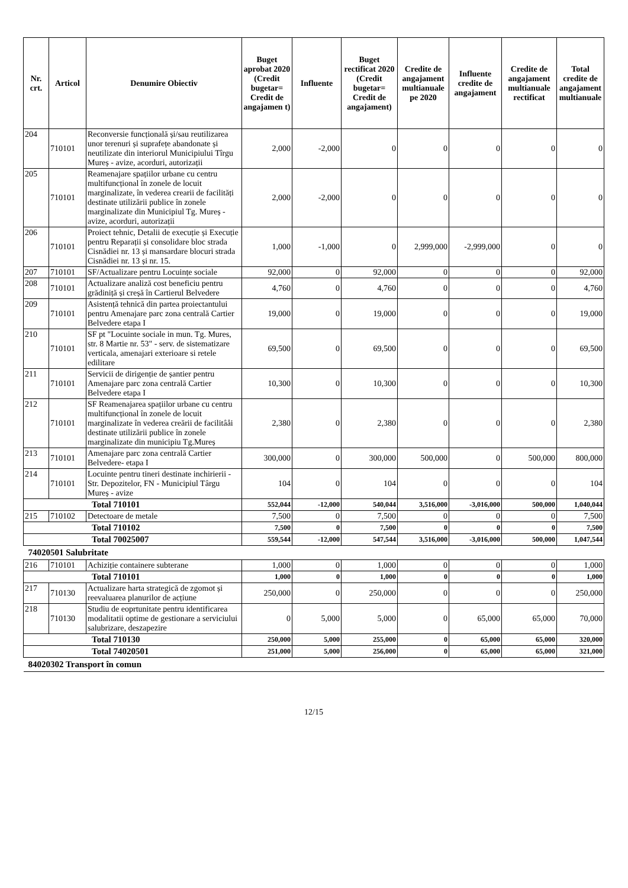| Nr. crt. | Articol | Denumire Obiectiv | Buget aprobat 2020 (Credit bugetar= Credit de angajamen t) | Influente | Buget rectificat 2020 (Credit bugetar= Credit de angajament) | Credite de angajament multianuale pe 2020 | Influente credite de angajament | Credite de angajament multianuale rectificat | Total credite de angajament multianuale |
| --- | --- | --- | --- | --- | --- | --- | --- | --- | --- |
| 204 | 710101 | Reconversie funcțională și/sau reutilizarea unor terenuri și suprafețe abandonate și neutilizate din interiorul Municipiului Tîrgu Mureș - avize, acorduri, autorizații | 2,000 | -2,000 | 0 | 0 | 0 | 0 | 0 |
| 205 | 710101 | Reamenajare spațiilor urbane cu centru multifuncțional în zonele de locuit marginalizate, în vederea crearii de facilități destinate utilizării publice în zonele marginalizate din Municipiul Tg. Mureș - avize, acorduri, autorizații | 2,000 | -2,000 | 0 | 0 | 0 | 0 | 0 |
| 206 | 710101 | Proiect tehnic, Detalii de execuție și Execuție pentru Reparații și consolidare bloc strada Cisnădiei nr. 13 și mansardare blocuri strada Cisnădiei nr. 13 și nr. 15. | 1,000 | -1,000 | 0 | 2,999,000 | -2,999,000 | 0 | 0 |
| 207 | 710101 | SF/Actualizare pentru Locuințe sociale | 92,000 | 0 | 92,000 | 0 | 0 | 0 | 92,000 |
| 208 | 710101 | Actualizare analiză cost beneficiu pentru grădiniță și creșă în Cartierul Belvedere | 4,760 | 0 | 4,760 | 0 | 0 | 0 | 4,760 |
| 209 | 710101 | Asistență tehnică din partea proiectantului pentru Amenajare parc zona centrală Cartier Belvedere etapa I | 19,000 | 0 | 19,000 | 0 | 0 | 0 | 19,000 |
| 210 | 710101 | SF pt "Locuinte sociale in mun. Tg. Mures, str. 8 Martie nr. 53" - serv. de sistematizare verticala, amenajari exterioare si retele edilitare | 69,500 | 0 | 69,500 | 0 | 0 | 0 | 69,500 |
| 211 | 710101 | Servicii de dirigenție de șantier pentru Amenajare parc zona centrală Cartier Belvedere etapa I | 10,300 | 0 | 10,300 | 0 | 0 | 0 | 10,300 |
| 212 | 710101 | SF Reamenajarea spațiilor urbane cu centru multifuncțional în zonele de locuit marginalizate în vederea creării de facilitâåi destinate utilizării publice în zonele marginalizate din municipiu Tg.Mureș | 2,380 | 0 | 2,380 | 0 | 0 | 0 | 2,380 |
| 213 | 710101 | Amenajare parc zona centrală Cartier Belvedere- etapa I | 300,000 | 0 | 300,000 | 500,000 | 0 | 500,000 | 800,000 |
| 214 | 710101 | Locuinte pentru tineri destinate inchirierii - Str. Depozitelor, FN - Municipiul Târgu Mureș - avize | 104 | 0 | 104 | 0 | 0 | 0 | 104 |
| Total 710101 | | | 552,044 | -12,000 | 540,044 | 3,516,000 | -3,016,000 | 500,000 | 1,040,044 |
| 215 | 710102 | Detectoare de metale | 7,500 | 0 | 7,500 | 0 | 0 | 0 | 7,500 |
| Total 710102 | | | 7,500 | 0 | 7,500 | 0 | 0 | 0 | 7,500 |
| Total 70025007 | | | 559,544 | -12,000 | 547,544 | 3,516,000 | -3,016,000 | 500,000 | 1,047,544 |
| 74020501 Salubritate | | | | | | | | | |
| 216 | 710101 | Achiziție containere subterane | 1,000 | 0 | 1,000 | 0 | 0 | 0 | 1,000 |
| Total 710101 | | | 1,000 | 0 | 1,000 | 0 | 0 | 0 | 1,000 |
| 217 | 710130 | Actualizare harta strategică de zgomot și reevaluarea planurilor de acțiune | 250,000 | 0 | 250,000 | 0 | 0 | 0 | 250,000 |
| 218 | 710130 | Studiu de eoprtunitate pentru identificarea modalitatii optime de gestionare a serviciului salubrizare, deszapezire | 0 | 5,000 | 5,000 | 0 | 65,000 | 65,000 | 70,000 |
| Total 710130 | | | 250,000 | 5,000 | 255,000 | 0 | 65,000 | 65,000 | 320,000 |
| Total 74020501 | | | 251,000 | 5,000 | 256,000 | 0 | 65,000 | 65,000 | 321,000 |
| 84020302 Transport în comun | | | | | | | | | |
12/15